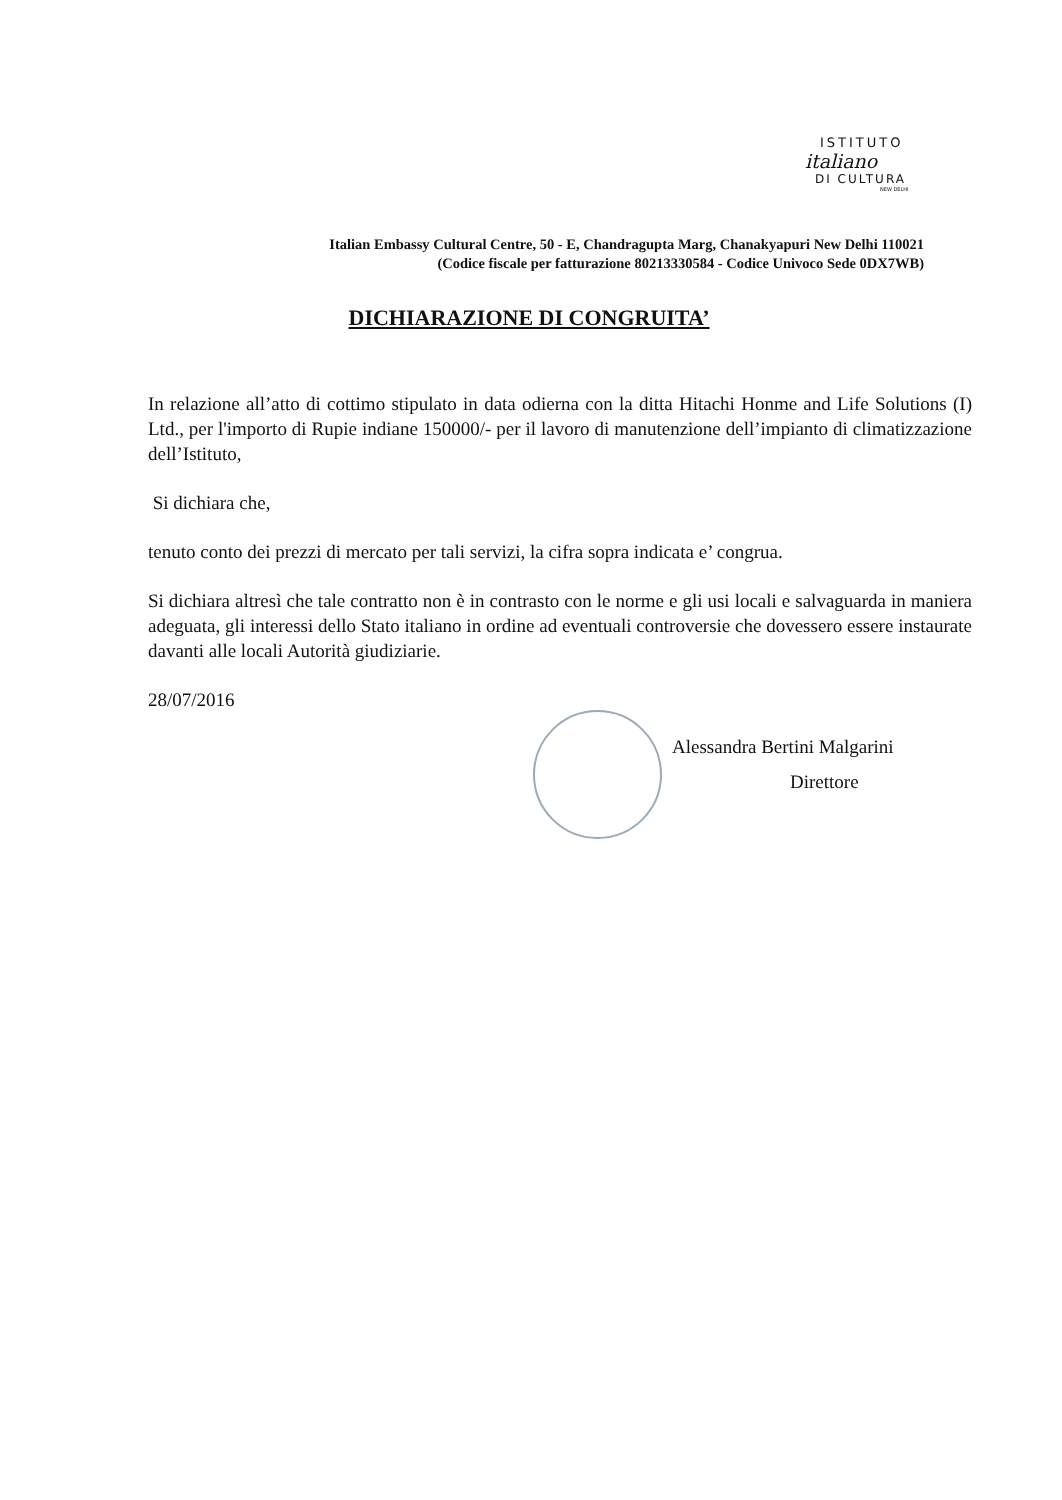ISTITUTO
italiano
DI CULTURA
NEW DELHI
Italian Embassy Cultural Centre, 50 - E, Chandragupta Marg, Chanakyapuri New Delhi 110021
(Codice fiscale per fatturazione 80213330584 - Codice Univoco Sede 0DX7WB)
DICHIARAZIONE DI CONGRUITA’
In relazione all’atto di cottimo stipulato in data odierna con la ditta Hitachi Honme and Life Solutions (I) Ltd., per l'importo di Rupie indiane 150000/- per il lavoro di manutenzione dell’impianto di climatizzazione dell’Istituto,
Si dichiara che,
tenuto conto dei prezzi di mercato per tali servizi, la cifra sopra indicata e’ congrua.
Si dichiara altresì che tale contratto non è in contrasto con le norme e gli usi locali e salvaguarda in maniera adeguata, gli interessi dello Stato italiano in ordine ad eventuali controversie che dovessero essere instaurate davanti alle locali Autorità giudiziarie.
28/07/2016
Alessandra Bertini Malgarini
Direttore